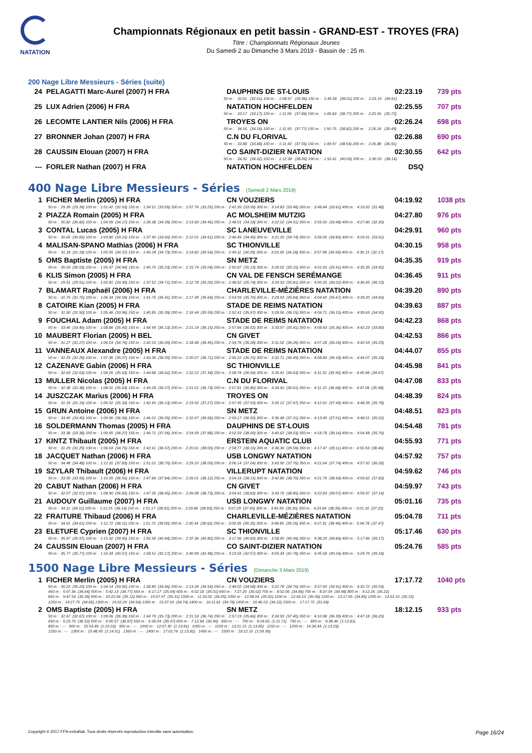NATATION
Championnats Régionaux en petit bassin - GRAND-EST - TROYES (FRA)
Titre : Championnats Régionaux Jeunes
Du Samedi 2 au Dimanche 3 Mars 2019 - Bassin de : 25 m.
200 Nage Libre Messieurs - Séries (suite)
| 24 | PELAGATTI Marc-Aurel (2007) H FRA | DAUPHINS DE ST-LOUIS | 02:23.19 | 739 pts |
| 50 m : 32.61 (32.61) 100 m : 1:08.57 (35.96) 150 m : 1:46.58 (38.01) 200 m : 2:23.19 (36.61) | | | | |
| 25 | LUX Adrien (2006) H FRA | NATATION HOCHFELDEN | 02:25.55 | 707 pts |
| 50 m : 33.17 (33.17) 100 m : 1:11.06 (37.89) 150 m : 1:49.83 (38.77) 200 m : 2:25.55 (35.72) | | | | |
| 26 | LECOMTE LANTIER Nils (2006) H FRA | TROYES ON | 02:26.24 | 698 pts |
| 50 m : 34.16 (34.16) 100 m : 1:11.93 (37.77) 150 m : 1:50.75 (38.82) 200 m : 2:26.24 (35.49) | | | | |
| 27 | BRONNER Johan (2007) H FRA | C.N DU FLORIVAL | 02:26.88 | 690 pts |
| 50 m : 33.88 (33.88) 100 m : 1:11.43 (37.55) 150 m : 1:49.97 (38.54) 200 m : 2:26.88 (36.91) | | | | |
| 28 | CAUSSIN Elouan (2007) H FRA | CO SAINT-DIZIER NATATION | 02:30.55 | 642 pts |
| 50 m : 34.32 (34.32) 100 m : 1:12.38 (38.06) 150 m : 1:52.41 (40.03) 200 m : 2:30.55 (38.14) | | | | |
| --- | FORLER Nathan (2007) H FRA | NATATION HOCHFELDEN | DSQ | |
400 Nage Libre Messieurs - Séries (Samedi 2 Mars 2019)
| 1 | FICHER Merlin (2005) H FRA | CN VOUZIERS | 04:19.92 | 1038 pts |
| 50 m : 29.39 (29.39) 100 m : 1:01.42 (32.03) 150 m : 1:34.51 (33.09) 200 m : 2:07.76 (33.25) 250 m : 2:41.35 (33.59) 300 m : 3:14.83 (33.48) 350 m : 3:48.44 (33.61) 400 m : 4:19.92 (31.48) | | | | |
| 2 | PIAZZA Romain (2005) H FRA | AC MOLSHEIM MUTZIG | 04:27.80 | 976 pts |
| 50 m : 30.82 (30.82) 100 m : 1:04.99 (34.17) 150 m : 1:39.38 (34.39) 200 m : 2:13.83 (34.45) 250 m : 2:48.01 (34.18) 300 m : 3:22.02 (34.01) 350 m : 3:55.50 (33.48) 400 m : 4:27.80 (32.30) | | | | |
| 3 | CONTAL Lucas (2005) H FRA | SC LANEUVEVILLE | 04:29.91 | 960 pts |
| 50 m : 30.65 (30.65) 100 m : 1:03.80 (33.15) 150 m : 1:37.40 (33.60) 200 m : 2:12.01 (34.61) 250 m : 2:46.46 (34.45) 300 m : 3:21.20 (34.74) 350 m : 3:56.00 (34.80) 400 m : 4:29.91 (33.91) | | | | |
| 4 | MALISAN-SPANO Mathias (2006) H FRA | SC THIONVILLE | 04:30.15 | 958 pts |
| 50 m : 31.18 (31.18) 100 m : 1:05.55 (34.37) 150 m : 1:40.28 (34.73) 200 m : 2:14.82 (34.54) 250 m : 2:49.11 (34.29) 300 m : 3:23.39 (34.28) 350 m : 3:57.98 (34.59) 400 m : 4:30.15 (32.17) | | | | |
| 5 | OMS Baptiste (2005) H FRA | SN METZ | 04:35.35 | 919 pts |
| 50 m : 30.53 (30.53) 100 m : 1:05.47 (34.94) 150 m : 1:40.70 (35.23) 200 m : 2:15.74 (35.04) 250 m : 2:50.87 (35.13) 300 m : 3:26.02 (35.15) 350 m : 4:01.93 (35.91) 400 m : 4:35.35 (33.42) | | | | |
| 6 | KLIS Simon (2005) H FRA | CN VAL DE FENSCH SERÉMANGE | 04:36.45 | 911 pts |
| 50 m : 29.51 (29.51) 100 m : 1:02.81 (33.30) 150 m : 1:37.52 (34.71) 200 m : 2:12.78 (35.26) 250 m : 2:48.52 (35.74) 300 m : 3:24.33 (35.81) 350 m : 4:00.35 (36.02) 400 m : 4:36.45 (36.10) | | | | |
| 7 | BLAMART Raphaël (2006) H FRA | CHARLEVILLE-MÉZIÈRES NATATION | 04:39.20 | 890 pts |
| 50 m : 31.75 (31.75) 100 m : 1:06.34 (34.59) 150 m : 1:41.75 (35.41) 200 m : 2:17.39 (35.64) 250 m : 2:53.09 (35.70) 300 m : 3:28.93 (35.84) 350 m : 4:04.60 (35.67) 400 m : 4:39.20 (34.60) | | | | |
| 8 | CATOIRE Kian (2005) H FRA | STADE DE REIMS NATATION | 04:39.63 | 887 pts |
| 50 m : 31.50 (31.50) 100 m : 1:05.46 (33.96) 150 m : 1:40.85 (35.39) 200 m : 2:16.44 (35.59) 250 m : 2:52.41 (35.97) 300 m : 3:28.56 (36.15) 350 m : 4:04.71 (36.15) 400 m : 4:39.63 (34.92) | | | | |
| 9 | FOUCHAL Adam (2005) H FRA | STADE DE REIMS NATATION | 04:42.23 | 868 pts |
| 50 m : 33.46 (33.46) 100 m : 1:08.86 (35.40) 150 m : 1:44.99 (36.13) 200 m : 2:21.14 (36.15) 250 m : 2:57.66 (36.52) 300 m : 3:33.07 (35.41) 350 m : 4:08.43 (35.36) 400 m : 4:42.23 (33.80) | | | | |
| 10 | MAUBERT Florian (2005) H BEL | CN GIVET | 04:42.53 | 866 pts |
| 50 m : 31.27 (31.27) 100 m : 1:06.03 (34.76) 150 m : 1:42.03 (36.00) 200 m : 2:18.48 (36.45) 250 m : 2:54.76 (36.28) 300 m : 3:31.02 (36.26) 350 m : 4:07.28 (36.26) 400 m : 4:42.53 (35.25) | | | | |
| 11 | VANNEAUX Alexandre (2005) H FRA | STADE DE REIMS NATATION | 04:44.07 | 855 pts |
| 50 m : 32.29 (32.29) 100 m : 1:07.36 (35.07) 150 m : 1:43.36 (36.00) 200 m : 2:20.07 (36.71) 250 m : 2:56.22 (36.15) 300 m : 3:32.71 (36.49) 350 m : 4:08.89 (36.18) 400 m : 4:44.07 (35.18) | | | | |
| 12 | CAZENAVE Gabin (2006) H FRA | SC THIONVILLE | 04:45.98 | 841 pts |
| 50 m : 32.63 (32.63) 100 m : 1:08.26 (35.63) 150 m : 1:44.88 (36.62) 200 m : 2:22.22 (37.34) 250 m : 2:58.78 (36.56) 300 m : 3:35.41 (36.63) 350 m : 4:11.31 (35.90) 400 m : 4:45.98 (34.67) | | | | |
| 13 | MULLER Nicolas (2005) H FRA | C.N DU FLORIVAL | 04:47.08 | 833 pts |
| 50 m : 32.38 (32.38) 100 m : 1:08.01 (35.63) 150 m : 1:44.28 (36.27) 200 m : 2:21.01 (36.73) 250 m : 2:57.81 (36.80) 300 m : 3:34.42 (36.61) 350 m : 4:11.10 (36.68) 400 m : 4:47.08 (35.98) | | | | |
| 14 | JUSZCZAK Marius (2006) H FRA | TROYES ON | 04:48.39 | 824 pts |
| 50 m : 31.19 (31.19) 100 m : 1:06.52 (35.33) 150 m : 1:42.65 (36.13) 200 m : 2:19.92 (37.27) 250 m : 2:57.45 (37.53) 300 m : 3:35.12 (37.67) 350 m : 4:12.61 (37.49) 400 m : 4:48.39 (35.78) | | | | |
| 15 | GRUN Antoine (2006) H FRA | SN METZ | 04:48.51 | 823 pts |
| 50 m : 33.40 (33.40) 100 m : 1:09.96 (36.56) 150 m : 1:46.01 (36.05) 200 m : 2:22.67 (36.66) 250 m : 2:59.17 (36.50) 300 m : 3:36.48 (37.31) 350 m : 4:13.49 (37.01) 400 m : 4:48.51 (35.02) | | | | |
| 16 | SOLDERMANN Thomas (2005) H FRA | DAUPHINS DE ST-LOUIS | 04:54.48 | 781 pts |
| 50 m : 33.38 (33.38) 100 m : 1:09.65 (36.27) 150 m : 1:46.71 (37.06) 200 m : 2:24.59 (37.88) 250 m : 3:02.59 (38.00) 300 m : 3:40.62 (38.03) 350 m : 4:18.78 (38.16) 400 m : 4:54.48 (35.70) | | | | |
| 17 | KINTZ Thibault (2005) H FRA | ERSTEIN AQUATIC CLUB | 04:55.93 | 771 pts |
| 50 m : 31.29 (31.29) 100 m : 1:06.04 (34.75) 150 m : 1:42.61 (36.57) 200 m : 2:20.61 (38.00) 250 m : 2:58.77 (38.16) 300 m : 3:38.36 (39.59) 350 m : 4:17.47 (39.11) 400 m : 4:55.93 (38.46) | | | | |
| 18 | JACQUET Nathan (2006) H FRA | USB LONGWY NATATION | 04:57.92 | 757 pts |
| 50 m : 34.48 (34.48) 100 m : 1:12.31 (37.83) 150 m : 1:51.01 (38.70) 200 m : 2:29.10 (38.09) 250 m : 3:06.14 (37.04) 300 m : 3:43.90 (37.76) 350 m : 4:21.64 (37.74) 400 m : 4:57.92 (36.28) | | | | |
| 19 | SZYLAR Thibault (2006) H FRA | VILLERUPT NATATION | 04:59.62 | 746 pts |
| 50 m : 33.50 (33.50) 100 m : 1:10.05 (36.55) 150 m : 1:47.89 (37.84) 200 m : 2:26.01 (38.12) 250 m : 3:04.16 (38.15) 300 m : 3:42.86 (38.70) 350 m : 4:21.79 (38.93) 400 m : 4:59.62 (37.83) | | | | |
| 20 | CABUT Nathan (2006) H FRA | CN GIVET | 04:59.97 | 743 pts |
| 50 m : 32.07 (32.07) 100 m : 1:08.90 (36.83) 150 m : 1:47.35 (38.45) 200 m : 2:26.08 (38.73) 250 m : 3:04.91 (38.83) 300 m : 3:43.76 (38.85) 350 m : 4:22.83 (39.07) 400 m : 4:59.97 (37.14) | | | | |
| 21 | AUDOUY Guillaume (2007) H FRA | USB LONGWY NATATION | 05:01.16 | 735 pts |
| 50 m : 34.11 (34.11) 100 m : 1:12.25 (38.14) 150 m : 1:51.17 (38.92) 200 m : 2:29.86 (38.69) 250 m : 3:07.29 (37.43) 300 m : 3:45.59 (38.30) 350 m : 4:23.94 (38.35) 400 m : 5:01.16 (37.22) | | | | |
| 22 | FRAITURE Thibaud (2006) H FRA | CHARLEVILLE-MÉZIÈRES NATATION | 05:04.78 | 711 pts |
| 50 m : 34.61 (34.61) 100 m : 1:12.72 (38.11) 150 m : 1:51.72 (39.00) 200 m : 2:30.34 (38.62) 250 m : 3:09.59 (39.25) 300 m : 3:48.85 (39.26) 350 m : 4:27.31 (38.46) 400 m : 5:04.78 (37.47) | | | | |
| 23 | ELETUFE Cyprien (2007) H FRA | SC THIONVILLE | 05:17.46 | 630 pts |
| 50 m : 35.97 (35.97) 100 m : 1:15.92 (39.95) 150 m : 1:56.56 (40.64) 200 m : 2:37.36 (40.80) 250 m : 3:17.96 (40.60) 300 m : 3:58.45 (40.49) 350 m : 4:38.29 (39.84) 400 m : 5:17.46 (39.17) | | | | |
| 24 | CAUSSIN Elouan (2007) H FRA | CO SAINT-DIZIER NATATION | 05:24.76 | 585 pts |
| 50 m : 35.77 (35.77) 100 m : 1:16.34 (40.57) 150 m : 1:58.51 (42.17) 200 m : 2:40.99 (42.48) 250 m : 3:23.56 (42.57) 300 m : 4:05.34 (41.78) 350 m : 4:45.58 (40.24) 400 m : 5:24.76 (39.18) | | | | |
1500 Nage Libre Messieurs - Séries (Dimanche 3 Mars 2019)
| 1 | FICHER Merlin (2005) H FRA | CN VOUZIERS | 17:17.72 | 1040 pts |
| 50 m : 30.22 (30.22) 100 m : 1:04.14 (33.92) 150 m : 1:38.80 (34.66) 200 m : 2:13.34 (34.54) 250 m : 2:48.02 (34.68) 300 m : 3:22.78 (34.76) 350 m : 3:57.69 (34.91) 400 m : 4:32.72 (35.03) | | | | |
| 450 m : 5:07.36 (34.64) 500 m : 5:42.13 (34.77) 550 m : 6:17.17 (35.04) 600 m : 6:52.18 (35.01) 650 m : 7:27.20 (35.02) 700 m : 8:02.06 (34.86) 750 m : 8:37.04 (34.98) 800 m : 9:12.26 (35.22) | | | | |
| 850 m : 9:47.54 (35.28) 900 m : 10:22.66 (35.12) 950 m : 10:57.97 (35.31) 1000 m : 11:33.02 (35.05) 1050 m : 12:08.04 (35.02) 1100 m : 12:43.10 (35.06) 1150 m : 13:17.95 (34.85) 1200 m : 13:53.10 (35.15) | | | | |
| 1250 m : 14:27.75 (34.65) 1300 m : 15:02.29 (34.54) 1350 m : 15:37.03 (34.74) 1400 m : 16:11.81 (34.78) 1450 m : 16:46.03 (34.22) 1500 m : 17:17.72 (31.69) | | | | |
| 2 | OMS Baptiste (2005) H FRA | SN METZ | 18:12.15 | 933 pts |
| 50 m : 32.67 (32.67) 100 m : 1:09.06 (36.39) 150 m : 1:44.79 (35.73) 200 m : 2:21.53 (36.74) 250 m : 2:57.19 (35.66) 300 m : 3:34.59 (37.40) 350 m : 4:10.98 (36.39) 400 m : 4:47.18 (36.20) | | | | |
| 450 m : 5:23.70 (36.52) 500 m : 6:00.57 (36.87) 550 m : 6:36.04 (35.47) 600 m : 7:12.94 (36.90) 650 m : --- 700 m : 8:24.65 (1:11.71) 750 m : --- 800 m : 9:38.46 (1:13.81) | | | | |
| 850 m : --- 900 m : 10:53.49 (1:15.03) 950 m : --- 1000 m : 12:07.30 (1:13.81) 1050 m : --- 1100 m : 13:21.15 (1:13.85) 1150 m : --- 1200 m : 14:34.44 (1:13.29) | | | | |
| 1250 m : --- 1300 m : 15:48.95 (1:14.51) 1350 m : --- 1400 m : 17:02.76 (1:13.81) 1450 m : --- 1500 m : 18:12.15 (1:09.39) | | | | |
Copyright © 2017 FFN-extraNat. Tous droits réservés reproduction interdite sans autorisation. Page 16/24